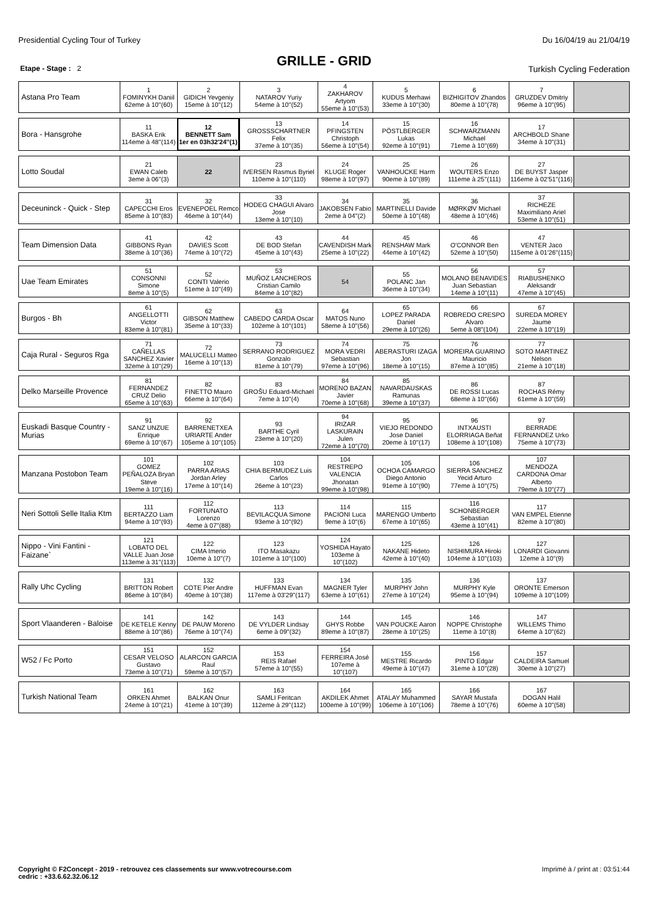Presidential Cycling Tour of Turkey Du 16/04/19 au 21/04/19
GRILLE - GRID
Etape - Stage : 2 Turkish Cycling Federation
| Astana Pro Team | 1 FOMINYKH Daniil 62eme à 10''(60) | 2 GIDICH Yevgeniy 15eme à 10''(12) | 3 NATAROV Yuriy 54eme à 10''(52) | 4 ZAKHAROV Artyom 55eme à 10''(53) | 5 KUDUS Merhawi 33eme à 10''(30) | 6 BIZHIGITOV Zhandos 80eme à 10''(78) | 7 GRUZDEV Dmitriy 96eme à 10''(95) | |
| Bora - Hansgrohe | 11 BASKA Erik 114eme à 48''(114) | 12 BENNETT Sam 1er en 03h32'24''(1) | 13 GROSSSCHARTNER Felix 37eme à 10''(35) | 14 PFINGSTEN Christoph 56eme à 10''(54) | 15 PÖSTLBERGER Lukas 92eme à 10''(91) | 16 SCHWARZMANN Michael 71eme à 10''(69) | 17 ARCHBOLD Shane 34eme à 10''(31) | |
| Lotto Soudal | 21 EWAN Caleb 3eme à 06''(3) | 22 | 23 IVERSEN Rasmus Byriel 110eme à 10''(110) | 24 KLUGE Roger 98eme à 10''(97) | 25 VANHOUCKE Harm 90eme à 10''(89) | 26 WOUTERS Enzo 111eme à 25''(111) | 27 DE BUYST Jasper 116eme à 02'51''(116) | |
| Deceuninck - Quick - Step | 31 CAPECCHI Eros 85eme à 10''(83) | 32 EVENEPOEL Remco 46eme à 10''(44) | 33 HODEG CHAGUI Alvaro Jose 13eme à 10''(10) | 34 JAKOBSEN Fabio 2eme à 04''(2) | 35 MARTINELLI Davide 50eme à 10''(48) | 36 MØRKØV Michael 48eme à 10''(46) | 37 RICHEZE Maximiliano Ariel 53eme à 10''(51) | |
| Team Dimension Data | 41 GIBBONS Ryan 38eme à 10''(36) | 42 DAVIES Scott 74eme à 10''(72) | 43 DE BOD Stefan 45eme à 10''(43) | 44 CAVENDISH Mark 25eme à 10''(22) | 45 RENSHAW Mark 44eme à 10''(42) | 46 O'CONNOR Ben 52eme à 10''(50) | 47 VENTER Jaco 115eme à 01'26''(115) | |
| Uae Team Emirates | 51 CONSONNI Simone 8eme à 10''(5) | 52 CONTI Valerio 51eme à 10''(49) | 53 MUÑOZ LANCHEROS Cristian Camilo 84eme à 10''(82) | 54 | 55 POLANC Jan 36eme à 10''(34) | 56 MOLANO BENAVIDES Juan Sebastian 14eme à 10''(11) | 57 RIABUSHENKO Aleksandr 47eme à 10''(45) | |
| Burgos - Bh | 61 ANGELLOTTI Victor 83eme à 10''(81) | 62 GIBSON Matthew 35eme à 10''(33) | 63 CABEDO CARDA Oscar 102eme à 10''(101) | 64 MATOS Nuno 58eme à 10''(56) | 65 LOPEZ PARADA Daniel 29eme à 10''(26) | 66 ROBREDO CRESPO Alvaro 5eme à 08''(104) | 67 SUREDA MOREY Jaume 22eme à 10''(19) | |
| Caja Rural - Seguros Rga | 71 CAÑELLAS SANCHEZ Xavier 32eme à 10''(29) | 72 MALUCELLI Matteo 16eme à 10''(13) | 73 SERRANO RODRIGUEZ Gonzalo 81eme à 10''(79) | 74 MORA VEDRI Sebastian 97eme à 10''(96) | 75 ABERASTURI IZAGA Jon 18eme à 10''(15) | 76 MOREIRA GUARINO Mauricio 87eme à 10''(85) | 77 SOTO MARTINEZ Nelson 21eme à 10''(18) | |
| Delko Marseille Provence | 81 FERNANDEZ CRUZ Delio 65eme à 10''(63) | 82 FINETTO Mauro 66eme à 10''(64) | 83 GROŠU Eduard-Michael 7eme à 10''(4) | 84 MORENO BAZAN Javier 70eme à 10''(68) | 85 NAVARDAUSKAS Ramunas 39eme à 10''(37) | 86 DE ROSSI Lucas 68eme à 10''(66) | 87 ROCHAS Rémy 61eme à 10''(59) | |
| Euskadi Basque Country - Murias | 91 SANZ UNZUE Enrique 69eme à 10''(67) | 92 BARRENETXEA URIARTE Ander 105eme à 10''(105) | 93 BARTHE Cyril 23eme à 10''(20) | 94 IRIZAR LASKURAIN Julen 72eme à 10''(70) | 95 VIEJO REDONDO Jose Daniel 20eme à 10''(17) | 96 INTXAUSTI ELORRIAGA Beñat 108eme à 10''(108) | 97 BERRADE FERNANDEZ Urko 75eme à 10''(73) | |
| Manzana Postobon Team | 101 GOMEZ PEÑALOZA Bryan Steve 19eme à 10''(16) | 102 PARRA ARIAS Jordan Arley 17eme à 10''(14) | 103 CHIA BERMUDEZ Luis Carlos 26eme à 10''(23) | 104 RESTREPO VALENCIA Jhonatan 99eme à 10''(98) | 105 OCHOA CAMARGO Diego Antonio 91eme à 10''(90) | 106 SIERRA SANCHEZ Yecid Arturo 77eme à 10''(75) | 107 MENDOZA CARDONA Omar Alberto 79eme à 10''(77) | |
| Neri Sottoli Selle Italia Ktm | 111 BERTAZZO Liam 94eme à 10''(93) | 112 FORTUNATO Lorenzo 4eme à 07''(88) | 113 BEVILACQUA Simone 93eme à 10''(92) | 114 PACIONI Luca 9eme à 10''(6) | 115 MARENGO Umberto 67eme à 10''(65) | 116 SCHONBERGER Sebastian 43eme à 10''(41) | 117 VAN EMPEL Etienne 82eme à 10''(80) | |
| Nippo - Vini Fantini - Faizane` | 121 LOBATO DEL VALLE Juan Jose 113eme à 31''(113) | 122 CIMA Imerio 10eme à 10''(7) | 123 ITO Masakazu 101eme à 10''(100) | 124 YOSHIDA Hayato 103eme à 10''(102) | 125 NAKANE Hideto 42eme à 10''(40) | 126 NISHIMURA Hiroki 104eme à 10''(103) | 127 LONARDI Giovanni 12eme à 10''(9) | |
| Rally Uhc Cycling | 131 BRITTON Robert 86eme à 10''(84) | 132 COTE Pier Andre 40eme à 10''(38) | 133 HUFFMAN Evan 117eme à 03'29''(117) | 134 MAGNER Tyler 63eme à 10''(61) | 135 MURPHY John 27eme à 10''(24) | 136 MURPHY Kyle 95eme à 10''(94) | 137 ORONTE Emerson 109eme à 10''(109) | |
| Sport Vlaanderen - Baloise | 141 DE KETELE Kenny 88eme à 10''(86) | 142 DE PAUW Moreno 76eme à 10''(74) | 143 DE VYLDER Lindsay 6eme à 09''(32) | 144 GHYS Robbe 89eme à 10''(87) | 145 VAN POUCKE Aaron 28eme à 10''(25) | 146 NOPPE Christophe 11eme à 10''(8) | 147 WILLEMS Thimo 64eme à 10''(62) | |
| W52 / Fc Porto | 151 CESAR VELOSO Gustavo 73eme à 10''(71) | 152 ALARCON GARCIA Raul 59eme à 10''(57) | 153 REIS Rafael 57eme à 10''(55) | 154 FERREIRA José 107eme à 10''(107) | 155 MESTRE Ricardo 49eme à 10''(47) | 156 PINTO Edgar 31eme à 10''(28) | 157 CALDEIRA Samuel 30eme à 10''(27) | |
| Turkish National Team | 161 ORKEN Ahmet 24eme à 10''(21) | 162 BALKAN Onur 41eme à 10''(39) | 163 SAMLI Feritcan 112eme à 29''(112) | 164 AKDILEK Ahmet 100eme à 10''(99) | 165 ATALAY Muhammed 106eme à 10''(106) | 166 SAYAR Mustafa 78eme à 10''(76) | 167 DOGAN Halil 60eme à 10''(58) | |
Copyright © F2Concept - 2019 - retrouvez ces classements sur www.votrecourse.com
cedric : +33.6.62.32.06.12 Imprimé à / print at : 03:51:44